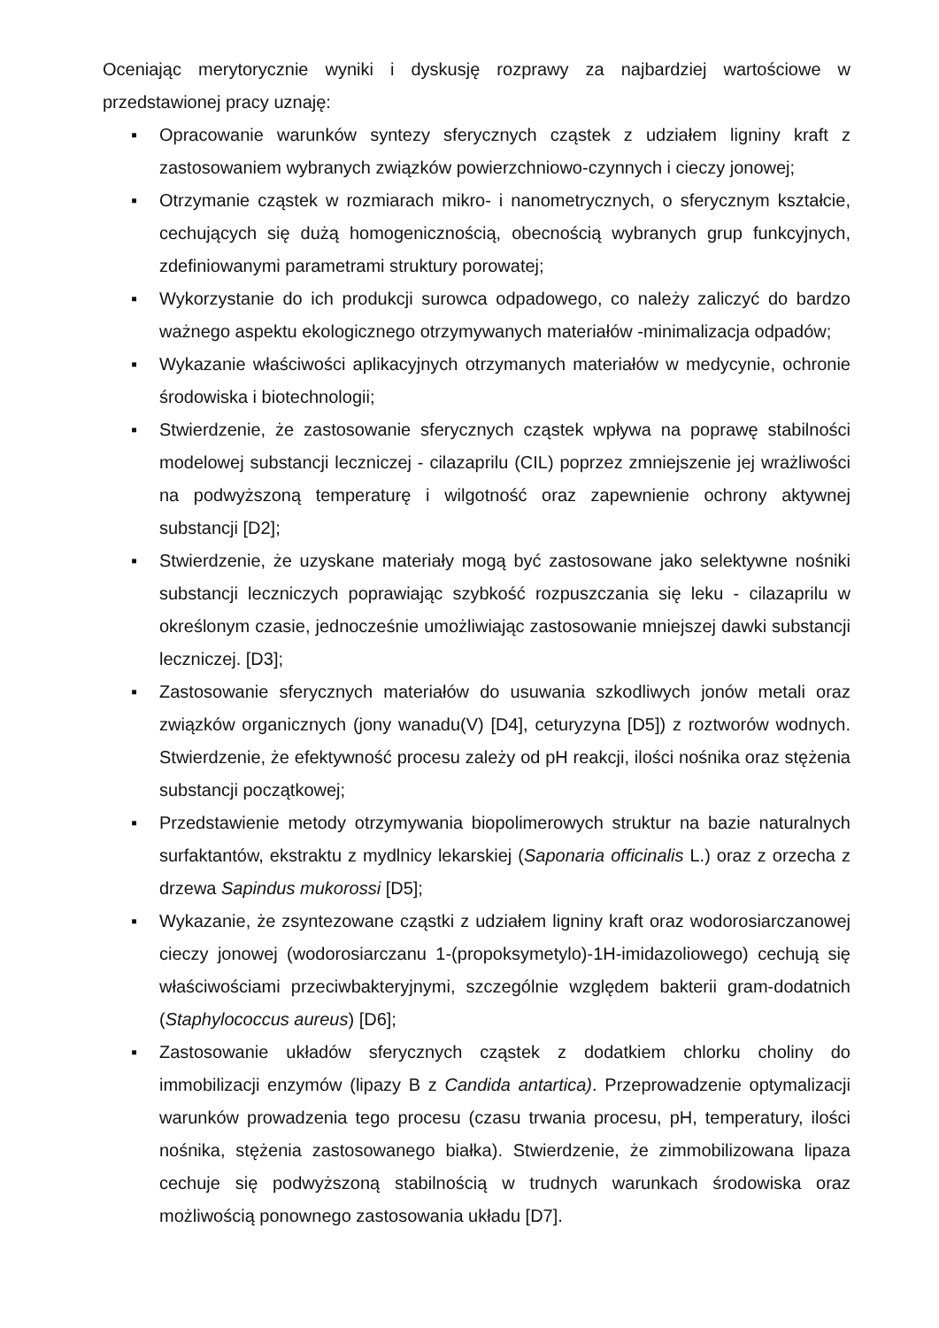Oceniając merytorycznie wyniki i dyskusję rozprawy za najbardziej wartościowe w przedstawionej pracy uznaję:
▪ Opracowanie warunków syntezy sferycznych cząstek z udziałem ligniny kraft z zastosowaniem wybranych związków powierzchniowo-czynnych i cieczy jonowej;
▪ Otrzymanie cząstek w rozmiarach mikro- i nanometrycznych, o sferycznym kształcie, cechujących się dużą homogenicznością, obecnością wybranych grup funkcyjnych, zdefiniowanymi parametrami struktury porowatej;
▪ Wykorzystanie do ich produkcji surowca odpadowego, co należy zaliczyć do bardzo ważnego aspektu ekologicznego otrzymywanych materiałów -minimalizacja odpadów;
▪ Wykazanie właściwości aplikacyjnych otrzymanych materiałów w medycynie, ochronie środowiska i biotechnologii;
▪ Stwierdzenie, że zastosowanie sferycznych cząstek wpływa na poprawę stabilności modelowej substancji leczniczej - cilazaprilu (CIL) poprzez zmniejszenie jej wrażliwości na podwyższoną temperaturę i wilgotność oraz zapewnienie ochrony aktywnej substancji [D2];
▪ Stwierdzenie, że uzyskane materiały mogą być zastosowane jako selektywne nośniki substancji leczniczych poprawiając szybkość rozpuszczania się leku - cilazaprilu w określonym czasie, jednocześnie umożliwiając zastosowanie mniejszej dawki substancji leczniczej. [D3];
▪ Zastosowanie sferycznych materiałów do usuwania szkodliwych jonów metali oraz związków organicznych (jony wanadu(V) [D4], ceturyzyna [D5]) z roztworów wodnych. Stwierdzenie, że efektywność procesu zależy od pH reakcji, ilości nośnika oraz stężenia substancji początkowej;
▪ Przedstawienie metody otrzymywania biopolimerowych struktur na bazie naturalnych surfaktantów, ekstraktu z mydlnicy lekarskiej (Saponaria officinalis L.) oraz z orzecha z drzewa Sapindus mukorossi [D5];
▪ Wykazanie, że zsyntezowane cząstki z udziałem ligniny kraft oraz wodorosiarczanowej cieczy jonowej (wodorosiarczanu 1-(propoksymetylo)-1H-imidazoliowego) cechują się właściwościami przeciwbakteryjnymi, szczególnie względem bakterii gram-dodatnich (Staphylococcus aureus) [D6];
▪ Zastosowanie układów sferycznych cząstek z dodatkiem chlorku choliny do immobilizacji enzymów (lipazy B z Candida antartica). Przeprowadzenie optymalizacji warunków prowadzenia tego procesu (czasu trwania procesu, pH, temperatury, ilości nośnika, stężenia zastosowanego białka). Stwierdzenie, że zimmobilizowana lipaza cechuje się podwyższoną stabilnością w trudnych warunkach środowiska oraz możliwością ponownego zastosowania układu [D7].